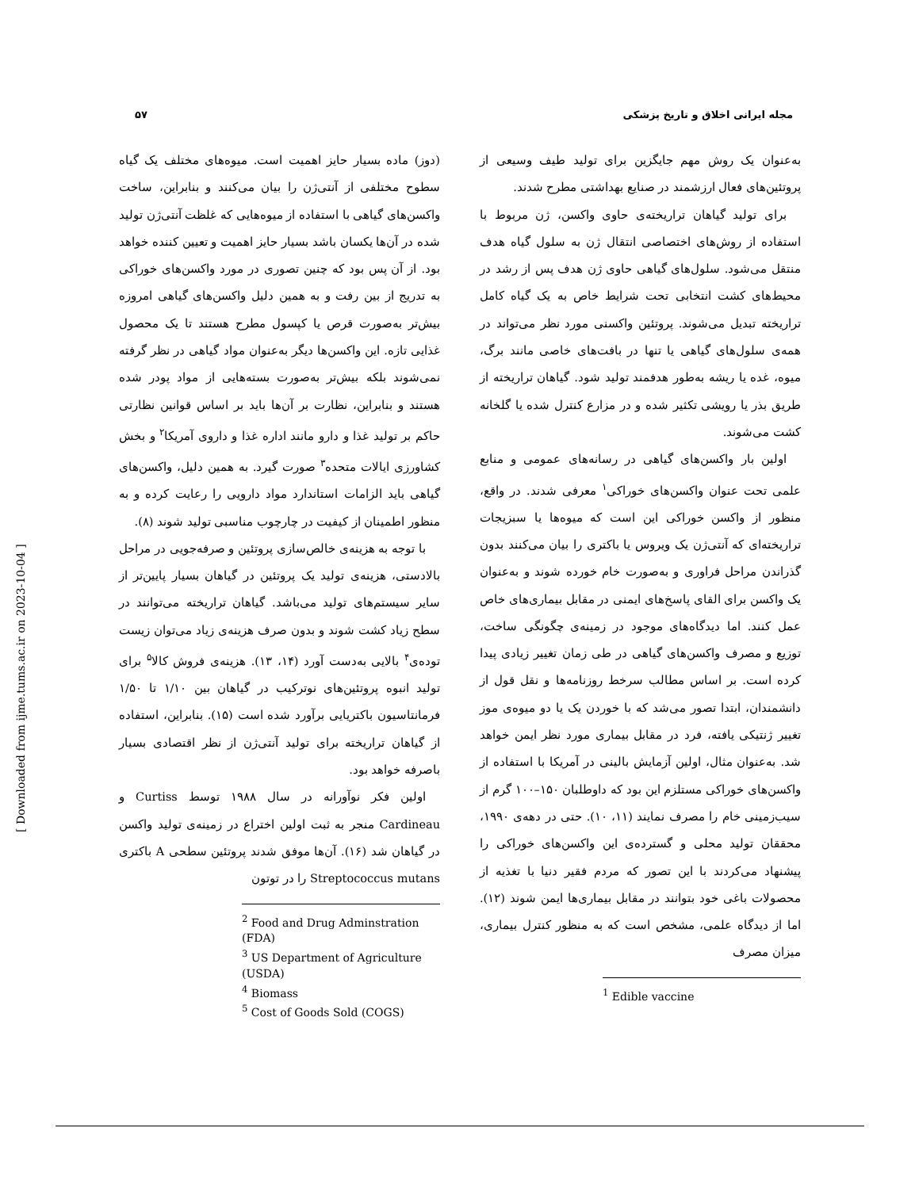مجله ایرانی اخلاق و تاریخ پزشکی ۵۷
به‌عنوان یک روش مهم جایگزین برای تولید طیف وسیعی از پروتئین‌های فعال ارزشمند در صنایع بهداشتی مطرح شدند.
برای تولید گیاهان تراریخته‌ی حاوی واکسن، ژن مربوط با استفاده از روش‌های اختصاصی انتقال ژن به سلول گیاه هدف منتقل می‌شود. سلول‌های گیاهی حاوی ژن هدف پس از رشد در محیط‌های کشت انتخابی تحت شرایط خاص به یک گیاه کامل تراریخته تبدیل می‌شوند. پروتئین واکسنی مورد نظر می‌تواند در همه‌ی سلول‌های گیاهی یا تنها در بافت‌های خاصی مانند برگ، میوه، غده یا ریشه به‌طور هدفمند تولید شود. گیاهان تراریخته از طریق بذر یا رویشی تکثیر شده و در مزارع کنترل شده یا گلخانه کشت می‌شوند.
اولین بار واکسن‌های گیاهی در رسانه‌های عمومی و منابع علمی تحت عنوان واکسن‌های خوراکی<sup>۱</sup> معرفی شدند. در واقع، منظور از واکسن خوراکی این است که میوه‌ها یا سبزیجات تراریخته‌ای که آنتی‌ژن یک ویروس یا باکتری را بیان می‌کنند بدون گذراندن مراحل فراوری و به‌صورت خام خورده شوند و به‌عنوان یک واکسن برای القای پاسخ‌های ایمنی در مقابل بیماری‌های خاص عمل کنند. اما دیدگاه‌های موجود در زمینه‌ی چگونگی ساخت، توزیع و مصرف واکسن‌های گیاهی در طی زمان تغییر زیادی پیدا کرده است. بر اساس مطالب سرخط روزنامه‌ها و نقل قول از دانشمندان، ابتدا تصور می‌شد که با خوردن یک یا دو میوه‌ی موز تغییر ژنتیکی یافته، فرد در مقابل بیماری مورد نظر ایمن خواهد شد. به‌عنوان مثال، اولین آزمایش بالینی در آمریکا با استفاده از واکسن‌های خوراکی مستلزم این بود که داوطلبان ۱۵۰–۱۰۰ گرم از سیب‌زمینی خام را مصرف نمایند (۱۱، ۱۰). حتی در دهه‌ی ۱۹۹۰، محققان تولید محلی و گسترده‌ی این واکسن‌های خوراکی را پیشنهاد می‌کردند با این تصور که مردم فقیر دنیا با تغذیه از محصولات باغی خود بتوانند در مقابل بیماری‌ها ایمن شوند (۱۲). اما از دیدگاه علمی، مشخص است که به منظور کنترل بیماری، میزان مصرف
<sup>1</sup> Edible vaccine
(دوز) ماده بسیار حایز اهمیت است. میوه‌های مختلف یک گیاه سطوح مختلفی از آنتی‌ژن را بیان می‌کنند و بنابراین، ساخت واکسن‌های گیاهی با استفاده از میوه‌هایی که غلظت آنتی‌ژن تولید شده در آن‌ها یکسان باشد بسیار حایز اهمیت و تعیین کننده خواهد بود. از آن پس بود که چنین تصوری در مورد واکسن‌های خوراکی به تدریج از بین رفت و به همین دلیل واکسن‌های گیاهی امروزه بیش‌تر به‌صورت قرص یا کپسول مطرح هستند تا یک محصول غذایی تازه. این واکسن‌ها دیگر به‌عنوان مواد گیاهی در نظر گرفته نمی‌شوند بلکه بیش‌تر به‌صورت بسته‌هایی از مواد پودر شده هستند و بنابراین، نظارت بر آن‌ها باید بر اساس قوانین نظارتی حاکم بر تولید غذا و دارو مانند اداره غذا و داروی آمریکا<sup>۲</sup> و بخش کشاورزی ایالات متحده<sup>۳</sup> صورت گیرد. به همین دلیل، واکسن‌های گیاهی باید الزامات استاندارد مواد دارویی را رعایت کرده و به منظور اطمینان از کیفیت در چارچوب مناسبی تولید شوند (۸).
با توجه به هزینه‌ی خالص‌سازی پروتئین و صرفه‌جویی در مراحل بالادستی، هزینه‌ی تولید یک پروتئین در گیاهان بسیار پایین‌تر از سایر سیستم‌های تولید می‌باشد. گیاهان تراریخته می‌توانند در سطح زیاد کشت شوند و بدون صرف هزینه‌ی زیاد می‌توان زیست توده‌ی<sup>۴</sup> بالایی به‌دست آورد (۱۴، ۱۳). هزینه‌ی فروش کالا<sup>۵</sup> برای تولید انبوه پروتئین‌های نوترکیب در گیاهان بین ۱/۱۰ تا ۱/۵۰ فرمانتاسیون باکتریایی برآورد شده است (۱۵). بنابراین، استفاده از گیاهان تراریخته برای تولید آنتی‌ژن از نظر اقتصادی بسیار باصرفه خواهد بود.
اولین فکر نوآورانه در سال ۱۹۸۸ توسط Curtiss و Cardineau منجر به ثبت اولین اختراع در زمینه‌ی تولید واکسن در گیاهان شد (۱۶). آن‌ها موفق شدند پروتئین سطحی A باکتری Streptococcus mutans را در توتون
<sup>2</sup> Food and Drug Adminstration (FDA)
<sup>3</sup> US Department of Agriculture (USDA)
<sup>4</sup> Biomass
<sup>5</sup> Cost of Goods Sold (COGS)
[ Downloaded from ijme.tums.ac.ir on 2023-10-04 ]